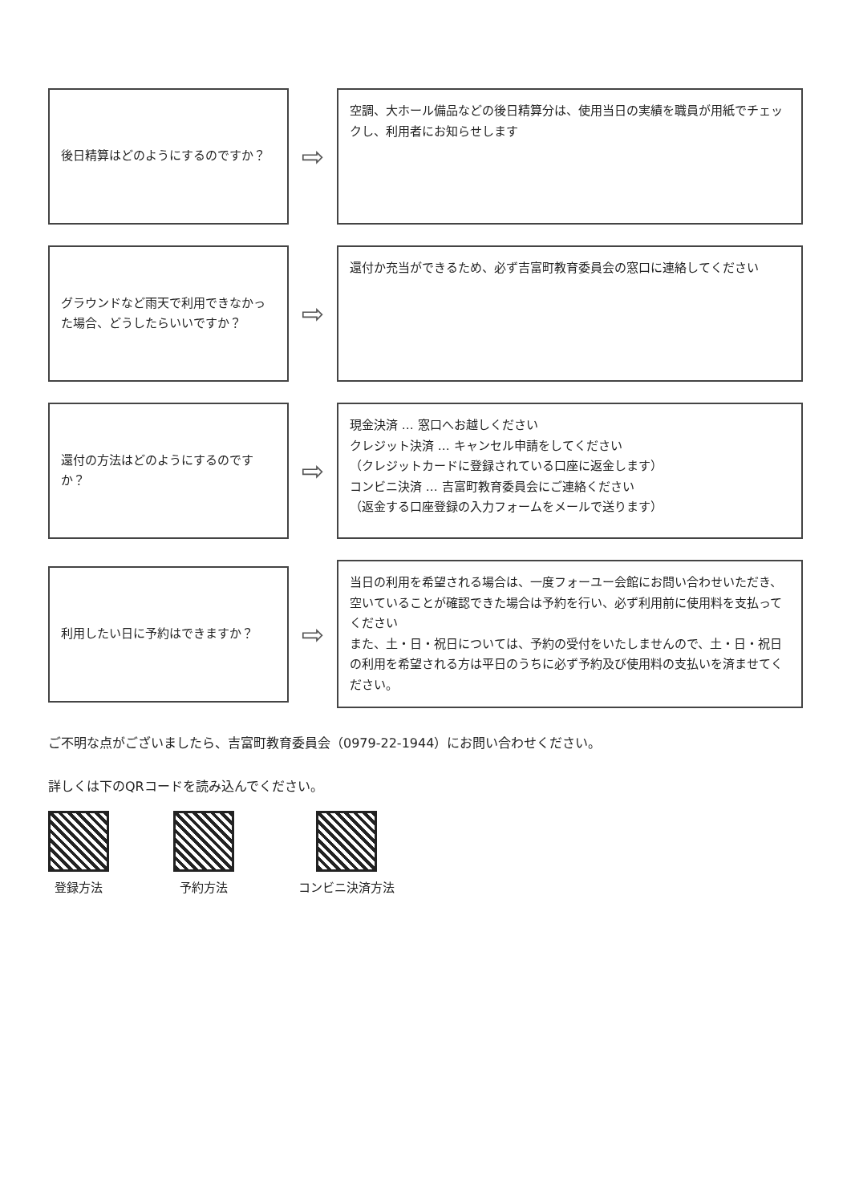後日精算はどのようにするのですか？
⇨
空調、大ホール備品などの後日精算分は、使用当日の実績を職員が用紙でチェックし、利用者にお知らせします
グラウンドなど雨天で利用できなかった場合、どうしたらいいですか？
⇨
還付か充当ができるため、必ず吉富町教育委員会の窓口に連絡してください
還付の方法はどのようにするのですか？
⇨
現金決済 … 窓口へお越しください
クレジット決済 … キャンセル申請をしてください
（クレジットカードに登録されている口座に返金します）
コンビニ決済 … 吉富町教育委員会にご連絡ください
（返金する口座登録の入力フォームをメールで送ります）
利用したい日に予約はできますか？
⇨
当日の利用を希望される場合は、一度フォーユー会館にお問い合わせいただき、空いていることが確認できた場合は予約を行い、必ず利用前に使用料を支払ってください
また、土・日・祝日については、予約の受付をいたしませんので、土・日・祝日の利用を希望される方は平日のうちに必ず予約及び使用料の支払いを済ませてください。
ご不明な点がございましたら、吉富町教育委員会（0979-22-1944）にお問い合わせください。
詳しくは下のQRコードを読み込んでください。
登録方法 予約方法 コンビニ決済方法